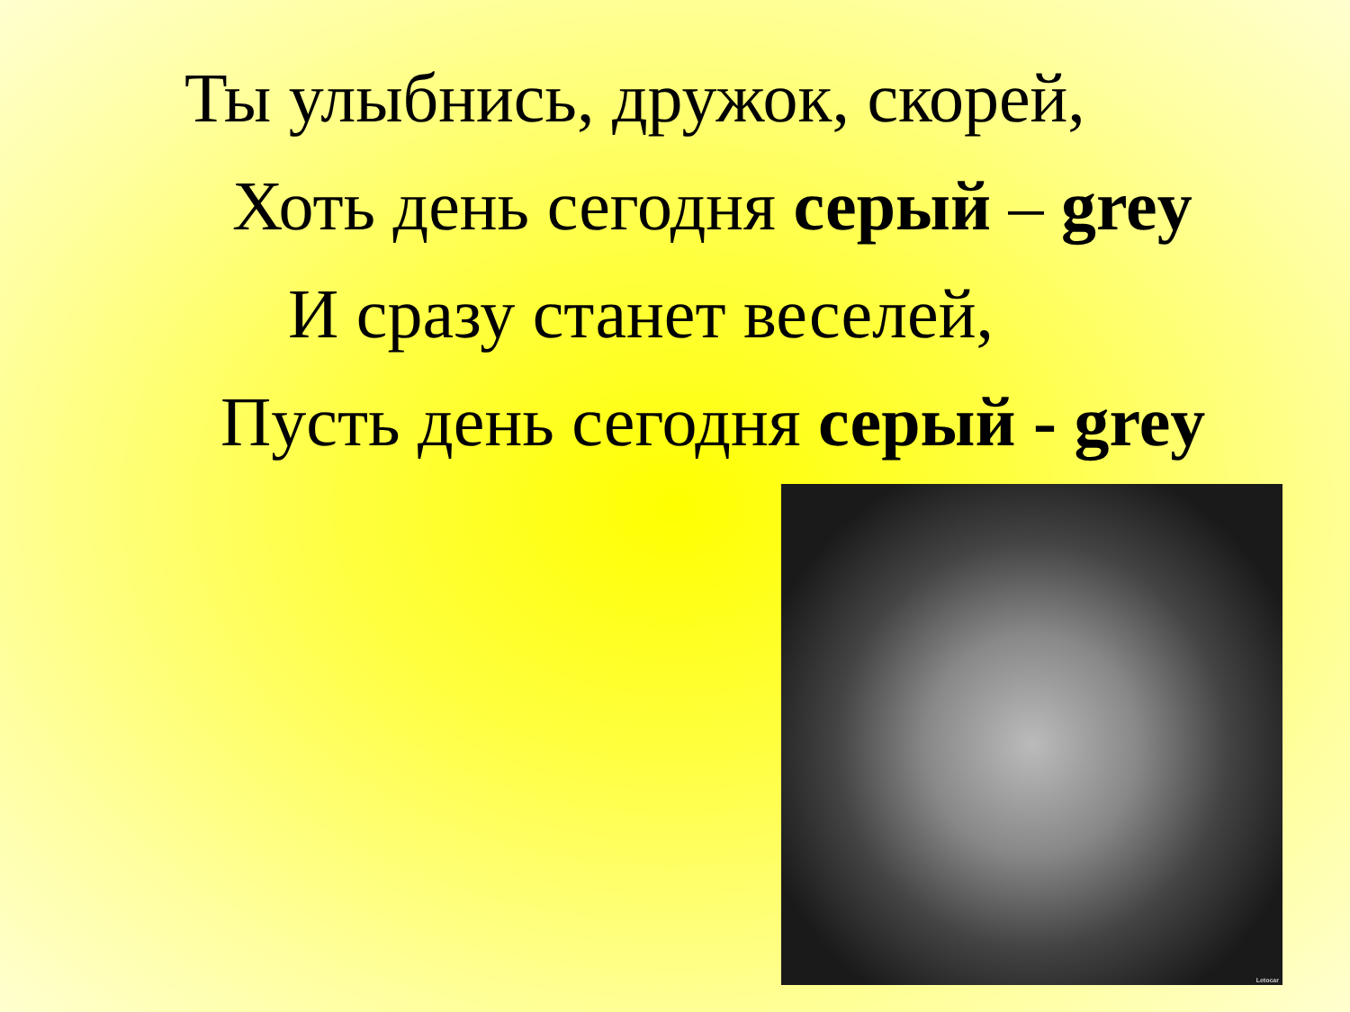Ты улыбнись, дружок, скорей,
Хоть день сегодня серый – grey
И сразу станет веселей,
Пусть день сегодня серый - grey
Letocar